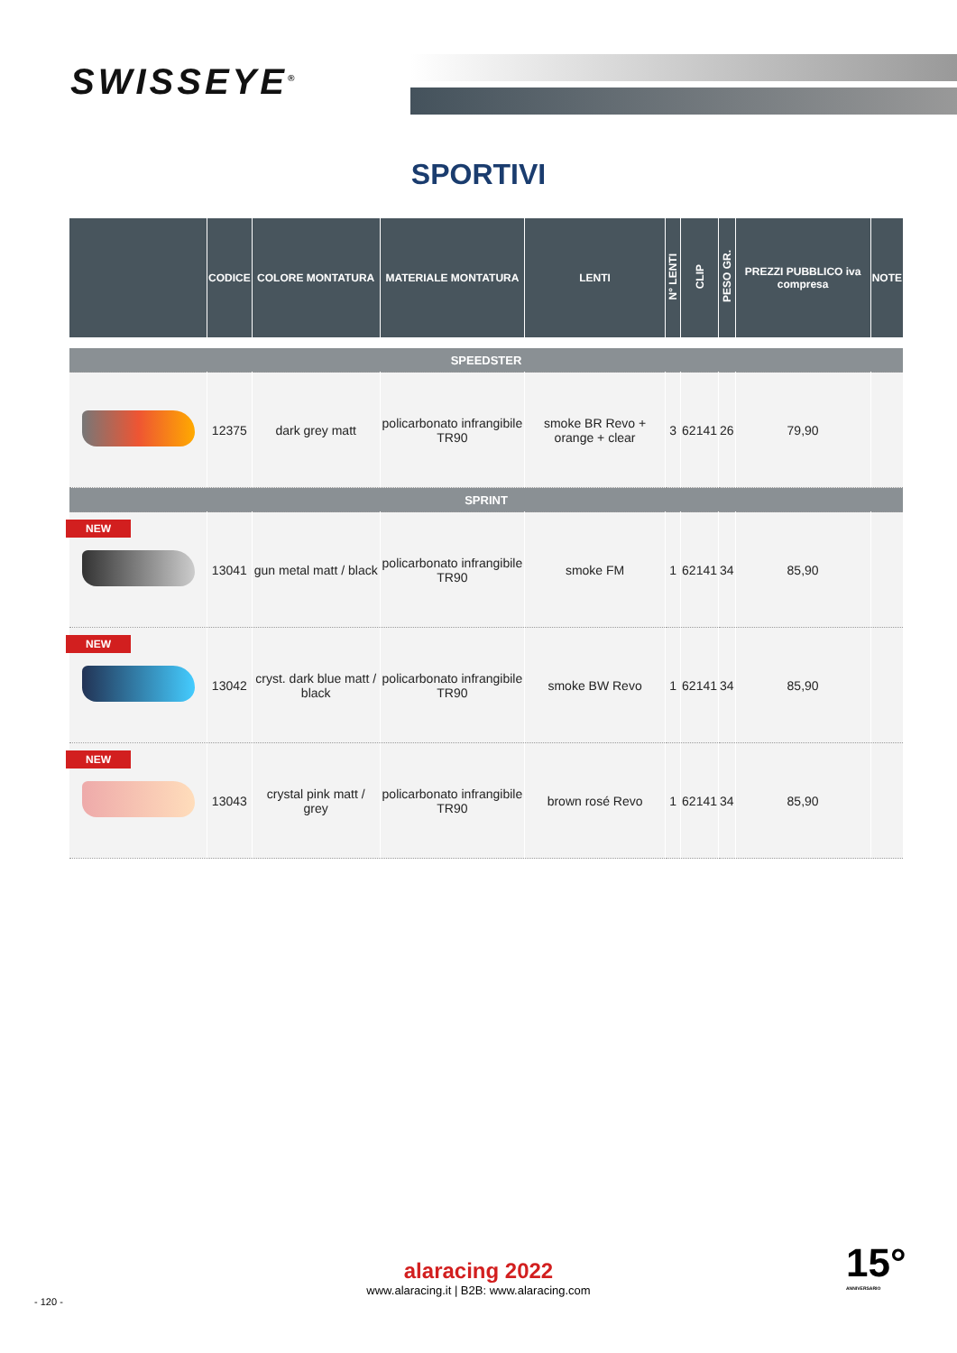SWISSEYE<sup>®</sup>
SPORTIVI
| | CODICE | COLORE MONTATURA | MATERIALE MONTATURA | LENTI | N° LENTI | CLIP | PESO GR. | PREZZI PUBBLICO iva compresa | NOTE |
| --- | --- | --- | --- | --- | --- | --- | --- | --- | --- |
| SPEEDSTER | | | | | | | | | |
| | 12375 | dark grey matt | policarbonato infrangibile TR90 | smoke BR Revo + orange + clear | 3 | 62141 | 26 | 79,90 | |
| SPRINT | | | | | | | | | |
| NEW | 13041 | gun metal matt / black | policarbonato infrangibile TR90 | smoke FM | 1 | 62141 | 34 | 85,90 | |
| NEW | 13042 | cryst. dark blue matt / black | policarbonato infrangibile TR90 | smoke BW Revo | 1 | 62141 | 34 | 85,90 | |
| NEW | 13043 | crystal pink matt / grey | policarbonato infrangibile TR90 | brown rosé Revo | 1 | 62141 | 34 | 85,90 | |
alaracing 2022
www.alaracing.it | B2B: www.alaracing.com
- 120 -
15°
ANNIVERSARIO